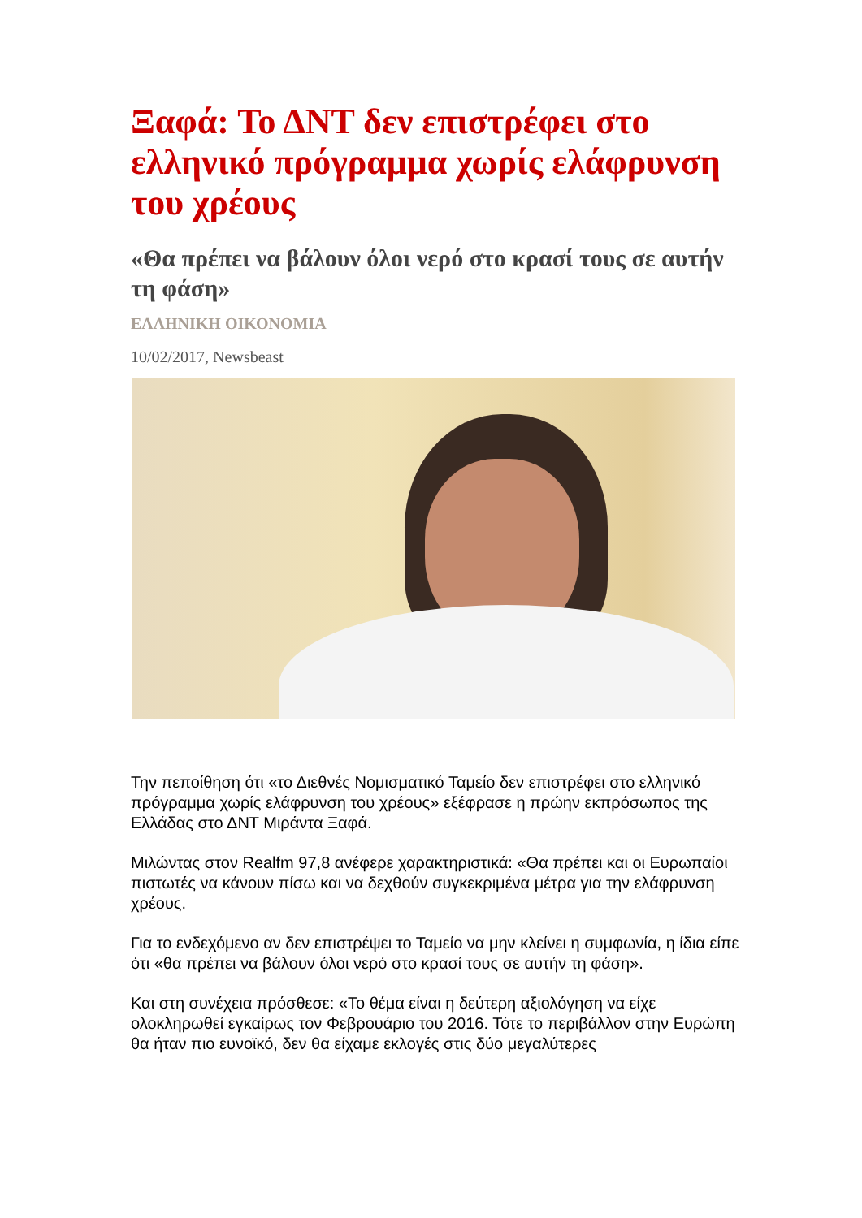Ξαφά: Το ΔΝΤ δεν επιστρέφει στο ελληνικό πρόγραμμα χωρίς ελάφρυνση του χρέους
«Θα πρέπει να βάλουν όλοι νερό στο κρασί τους σε αυτήν τη φάση»
ΕΛΛΗΝΙΚΗ ΟΙΚΟΝΟΜΙΑ
10/02/2017, Newsbeast
Την πεποίθηση ότι «το Διεθνές Νομισματικό Ταμείο δεν επιστρέφει στο ελληνικό πρόγραμμα χωρίς ελάφρυνση του χρέους» εξέφρασε η πρώην εκπρόσωπος της Ελλάδας στο ΔΝΤ Μιράντα Ξαφά.
Μιλώντας στον Realfm 97,8 ανέφερε χαρακτηριστικά: «Θα πρέπει και οι Ευρωπαίοι πιστωτές να κάνουν πίσω και να δεχθούν συγκεκριμένα μέτρα για την ελάφρυνση χρέους.
Για το ενδεχόμενο αν δεν επιστρέψει το Ταμείο να μην κλείνει η συμφωνία, η ίδια είπε ότι «θα πρέπει να βάλουν όλοι νερό στο κρασί τους σε αυτήν τη φάση».
Και στη συνέχεια πρόσθεσε: «Το θέμα είναι η δεύτερη αξιολόγηση να είχε ολοκληρωθεί εγκαίρως τον Φεβρουάριο του 2016. Τότε το περιβάλλον στην Ευρώπη θα ήταν πιο ευνοϊκό, δεν θα είχαμε εκλογές στις δύο μεγαλύτερες